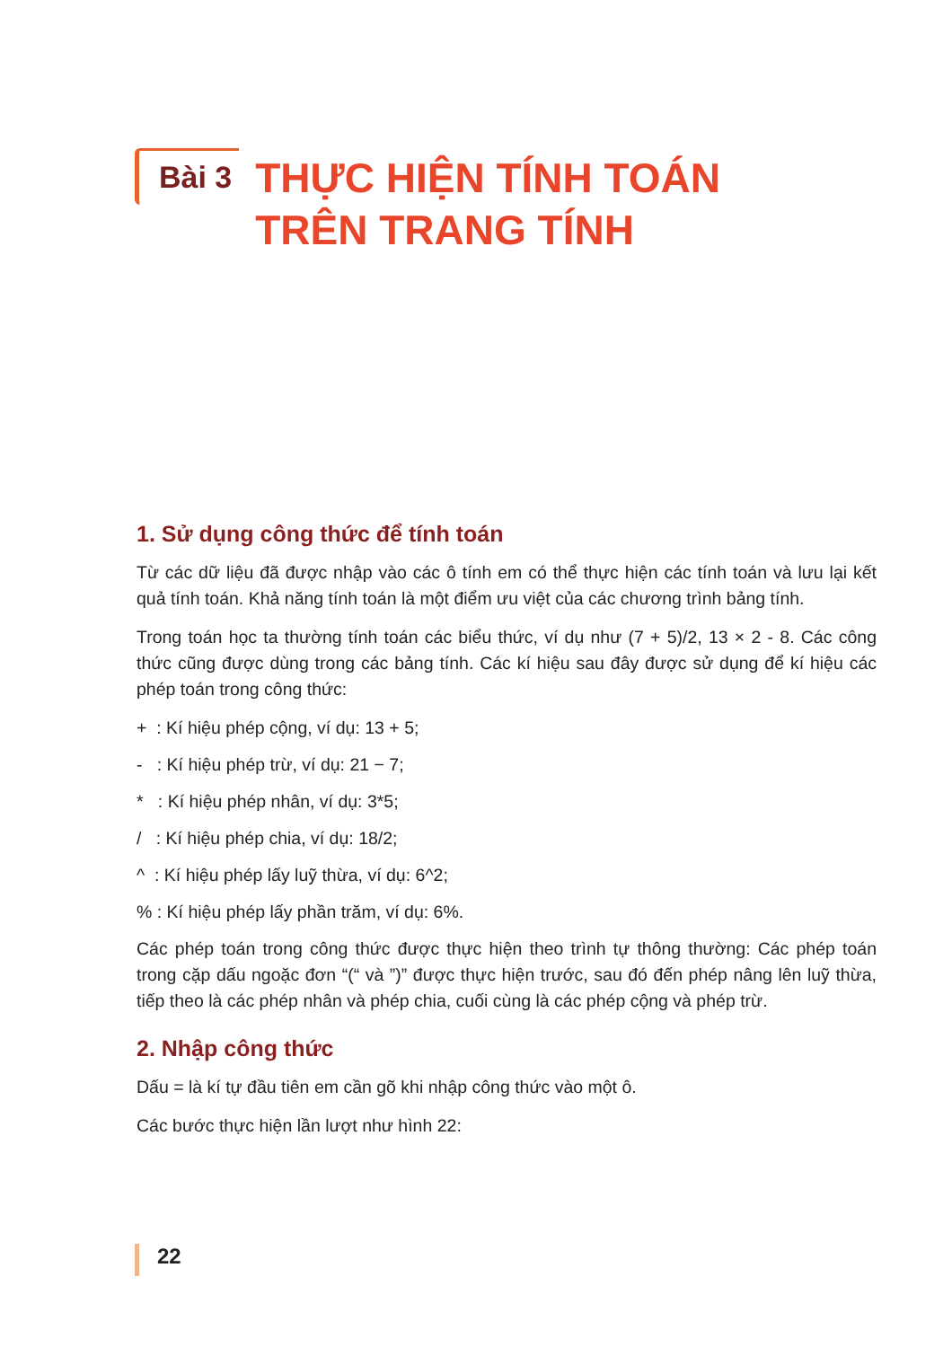Bài 3
THỰC HIỆN TÍNH TOÁN
TRÊN TRANG TÍNH
1. Sử dụng công thức để tính toán
Từ các dữ liệu đã được nhập vào các ô tính em có thể thực hiện các tính toán và lưu lại kết quả tính toán. Khả năng tính toán là một điểm ưu việt của các chương trình bảng tính.
Trong toán học ta thường tính toán các biểu thức, ví dụ như (7 + 5)/2, 13 × 2 - 8. Các công thức cũng được dùng trong các bảng tính. Các kí hiệu sau đây được sử dụng để kí hiệu các phép toán trong công thức:
+ : Kí hiệu phép cộng, ví dụ: 13 + 5;
- : Kí hiệu phép trừ, ví dụ: 21 − 7;
* : Kí hiệu phép nhân, ví dụ: 3*5;
/ : Kí hiệu phép chia, ví dụ: 18/2;
^ : Kí hiệu phép lấy luỹ thừa, ví dụ: 6^2;
% : Kí hiệu phép lấy phần trăm, ví dụ: 6%.
Các phép toán trong công thức được thực hiện theo trình tự thông thường: Các phép toán trong cặp dấu ngoặc đơn “(“ và ”)” được thực hiện trước, sau đó đến phép nâng lên luỹ thừa, tiếp theo là các phép nhân và phép chia, cuối cùng là các phép cộng và phép trừ.
2. Nhập công thức
Dấu = là kí tự đầu tiên em cần gõ khi nhập công thức vào một ô.
Các bước thực hiện lần lượt như hình 22:
22